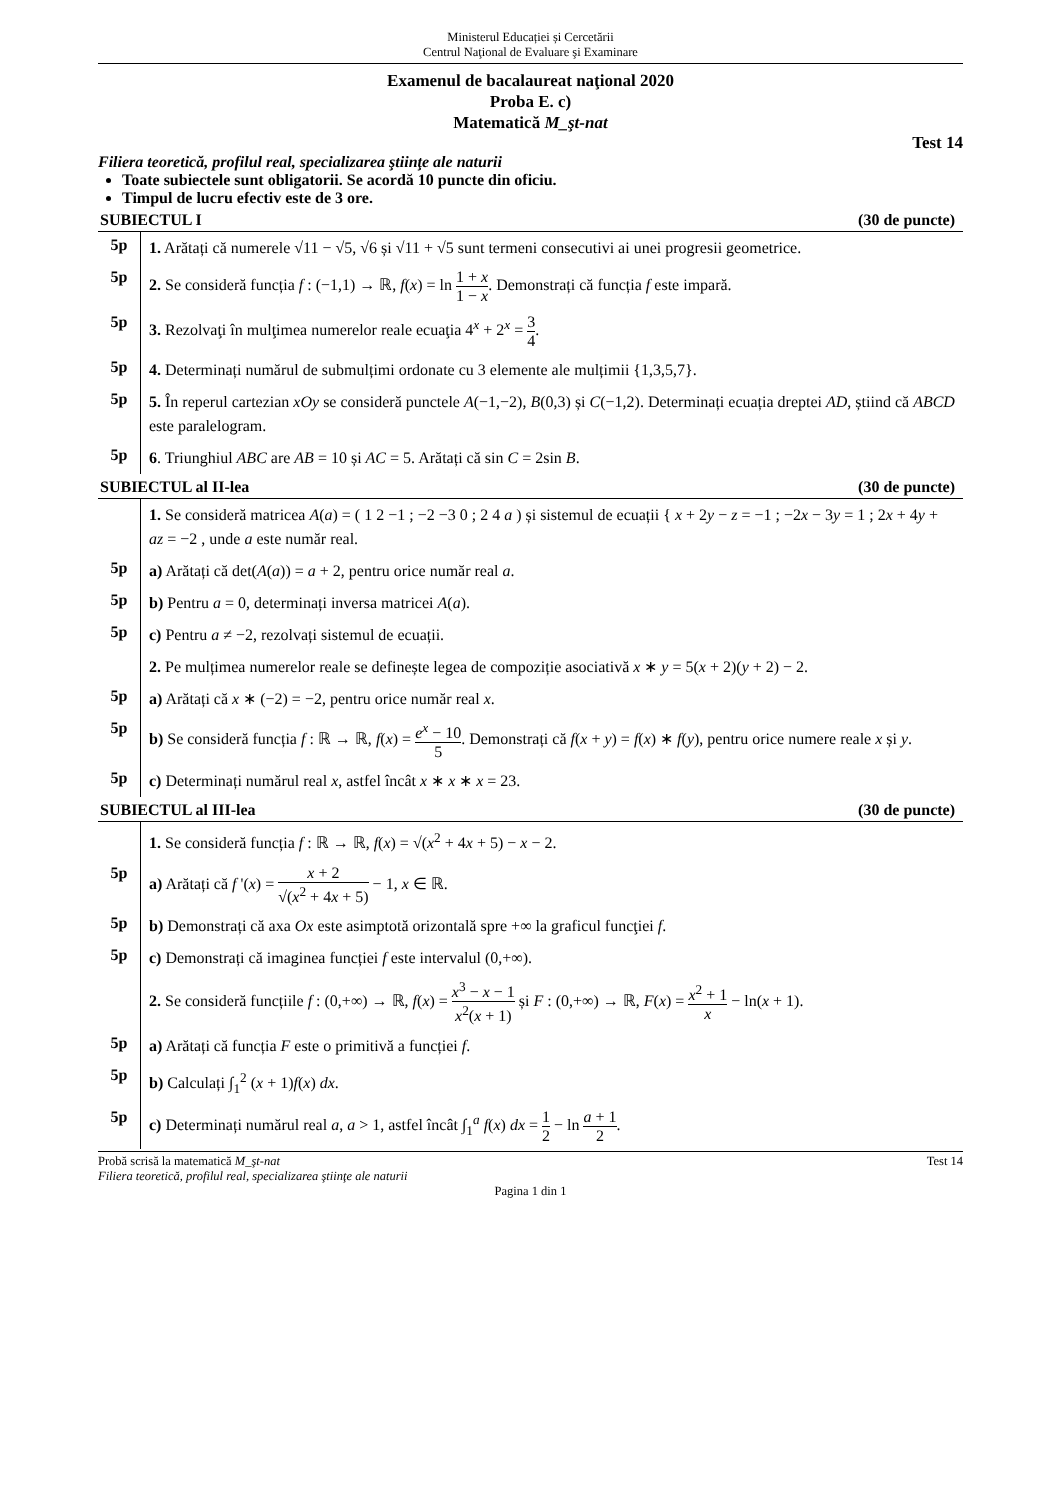Ministerul Educației și Cercetării
Centrul Naţional de Evaluare şi Examinare
Examenul de bacalaureat naţional 2020
Proba E. c)
Matematică M_şt-nat
Test 14
Filiera teoretică, profilul real, specializarea ştiinţe ale naturii
Toate subiectele sunt obligatorii. Se acordă 10 puncte din oficiu.
Timpul de lucru efectiv este de 3 ore.
SUBIECTUL I (30 de puncte)
5p
1. Arătați că numerele √11 − √5, √6 și √11 + √5 sunt termeni consecutivi ai unei progresii geometrice.
5p
2. Se consideră funcția f : (−1,1) → ℝ, f(x) = ln 1 + x 1 − x. Demonstrați că funcția f este impară.
5p
3. Rezolvaţi în mulţimea numerelor reale ecuaţia 4<sup>x</sup> + 2<sup>x</sup> = 3 4.
5p
4. Determinați numărul de submulțimi ordonate cu 3 elemente ale mulțimii {1,3,5,7}.
5p
5. În reperul cartezian xOy se consideră punctele A(−1,−2), B(0,3) și C(−1,2). Determinați ecuația dreptei AD, știind că ABCD este paralelogram.
5p
6. Triunghiul ABC are AB = 10 și AC = 5. Arătați că sin C = 2sin B.
SUBIECTUL al II-lea (30 de puncte)
1. Se consideră matricea A(a) = ( 1 2 −1 ; −2 −3 0 ; 2 4 a ) și sistemul de ecuații { x + 2y − z = −1 ; −2x − 3y = 1 ; 2x + 4y + az = −2 , unde a este număr real.
5p
a) Arătați că det(A(a)) = a + 2, pentru orice număr real a.
5p
b) Pentru a = 0, determinați inversa matricei A(a).
5p
c) Pentru a ≠ −2, rezolvați sistemul de ecuații.
2. Pe mulțimea numerelor reale se definește legea de compoziție asociativă x ∗ y = 5(x + 2)(y + 2) − 2.
5p
a) Arătați că x ∗ (−2) = −2, pentru orice număr real x.
5p
b) Se consideră funcția f : ℝ → ℝ, f(x) = e<sup>x</sup> − 10 5. Demonstrați că f(x + y) = f(x) ∗ f(y), pentru orice numere reale x și y.
5p
c) Determinați numărul real x, astfel încât x ∗ x ∗ x = 23.
SUBIECTUL al III-lea (30 de puncte)
1. Se consideră funcția f : ℝ → ℝ, f(x) = √(x<sup>2</sup> + 4x + 5) − x − 2.
5p
a) Arătați că f '(x) = x + 2 √(x<sup>2</sup> + 4x + 5) − 1, x ∈ ℝ.
5p
b) Demonstrați că axa Ox este asimptotă orizontală spre +∞ la graficul funcţiei f.
5p
c) Demonstrați că imaginea funcției f este intervalul (0,+∞).
2. Se consideră funcțiile f : (0,+∞) → ℝ, f(x) = x<sup>3</sup> − x − 1 x<sup>2</sup>(x + 1) și F : (0,+∞) → ℝ, F(x) = x<sup>2</sup> + 1 x − ln(x + 1).
5p
a) Arătați că funcția F este o primitivă a funcției f.
5p
b) Calculați ∫<sub>1</sub><sup>2</sup> (x + 1)f(x) dx.
5p
c) Determinați numărul real a, a > 1, astfel încât ∫<sub>1</sub><sup>a</sup> f(x) dx = 1 2 − ln a + 1 2.
Probă scrisă la matematică M_şt-nat Test 14
Filiera teoretică, profilul real, specializarea ştiinţe ale naturii
Pagina 1 din 1